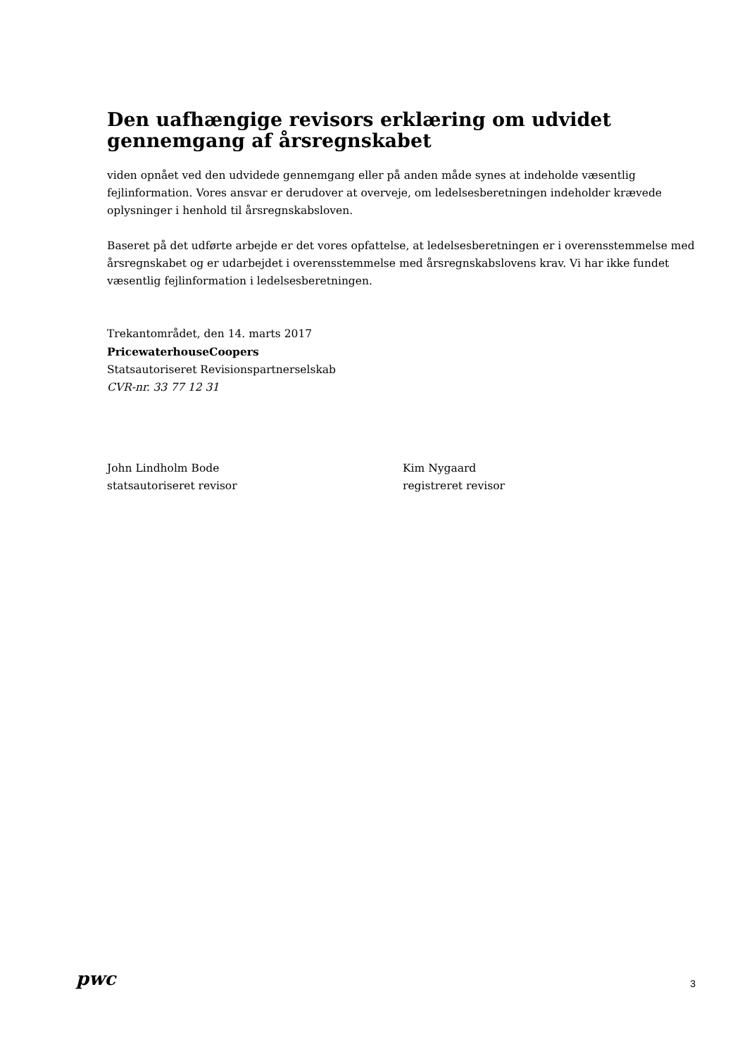Den uafhængige revisors erklæring om udvidet gennemgang af årsregnskabet
viden opnået ved den udvidede gennemgang eller på anden måde synes at indeholde væsentlig fejlinformation. Vores ansvar er derudover at overveje, om ledelsesberetningen indeholder krævede oplysninger i henhold til årsregnskabsloven.
Baseret på det udførte arbejde er det vores opfattelse, at ledelsesberetningen er i overensstemmelse med årsregnskabet og er udarbejdet i overensstemmelse med årsregnskabslovens krav. Vi har ikke fundet væsentlig fejlinformation i ledelsesberetningen.
Trekantområdet, den 14. marts 2017
PricewaterhouseCoopers
Statsautoriseret Revisionspartnerselskab
CVR-nr. 33 77 12 31
John Lindholm Bode
statsautoriseret revisor
Kim Nygaard
registreret revisor
pwc
3